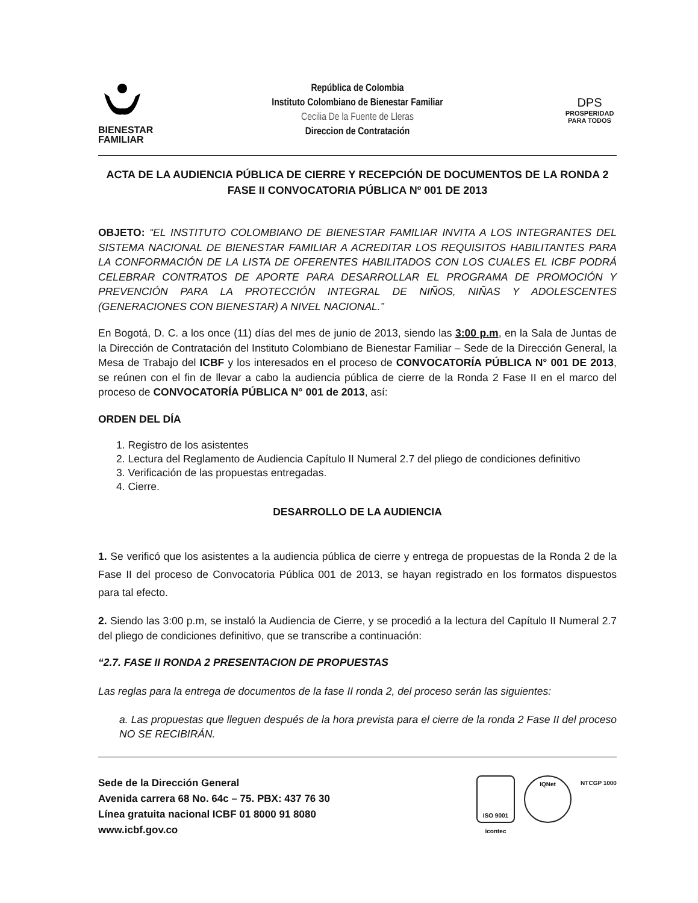BIENESTAR
FAMILIAR
República de Colombia
Instituto Colombiano de Bienestar Familiar
Cecilia De la Fuente de Lleras
Direccion de Contratación
DPS
PROSPERIDAD
PARA TODOS
ACTA DE LA AUDIENCIA PÚBLICA DE CIERRE Y RECEPCIÓN DE DOCUMENTOS DE LA RONDA 2 FASE II CONVOCATORIA PÚBLICA Nº 001 DE 2013
OBJETO: “EL INSTITUTO COLOMBIANO DE BIENESTAR FAMILIAR INVITA A LOS INTEGRANTES DEL SISTEMA NACIONAL DE BIENESTAR FAMILIAR A ACREDITAR LOS REQUISITOS HABILITANTES PARA LA CONFORMACIÓN DE LA LISTA DE OFERENTES HABILITADOS CON LOS CUALES EL ICBF PODRÁ CELEBRAR CONTRATOS DE APORTE PARA DESARROLLAR EL PROGRAMA DE PROMOCIÓN Y PREVENCIÓN PARA LA PROTECCIÓN INTEGRAL DE NIÑOS, NIÑAS Y ADOLESCENTES (GENERACIONES CON BIENESTAR) A NIVEL NACIONAL.”
En Bogotá, D. C. a los once (11) días del mes de junio de 2013, siendo las 3:00 p.m, en la Sala de Juntas de la Dirección de Contratación del Instituto Colombiano de Bienestar Familiar – Sede de la Dirección General, la Mesa de Trabajo del ICBF y los interesados en el proceso de CONVOCATORÍA PÚBLICA N° 001 DE 2013, se reúnen con el fin de llevar a cabo la audiencia pública de cierre de la Ronda 2 Fase II en el marco del proceso de CONVOCATORÍA PÚBLICA N° 001 de 2013, así:
ORDEN DEL DÍA
1. Registro de los asistentes
2. Lectura del Reglamento de Audiencia Capítulo II Numeral 2.7 del pliego de condiciones definitivo
3. Verificación de las propuestas entregadas.
4. Cierre.
DESARROLLO DE LA AUDIENCIA
1. Se verificó que los asistentes a la audiencia pública de cierre y entrega de propuestas de la Ronda 2 de la Fase II del proceso de Convocatoria Pública 001 de 2013, se hayan registrado en los formatos dispuestos para tal efecto.
2. Siendo las 3:00 p.m, se instaló la Audiencia de Cierre, y se procedió a la lectura del Capítulo II Numeral 2.7 del pliego de condiciones definitivo, que se transcribe a continuación:
“2.7. FASE II RONDA 2 PRESENTACION DE PROPUESTAS
Las reglas para la entrega de documentos de la fase II ronda 2, del proceso serán las siguientes:
a. Las propuestas que lleguen después de la hora prevista para el cierre de la ronda 2 Fase II del proceso NO SE RECIBIRÁN.
Sede de la Dirección General
Avenida carrera 68 No. 64c – 75. PBX: 437 76 30
Línea gratuita nacional ICBF 01 8000 91 8080
www.icbf.gov.co
ISO 9001
icontec
IQNet NTCGP 1000